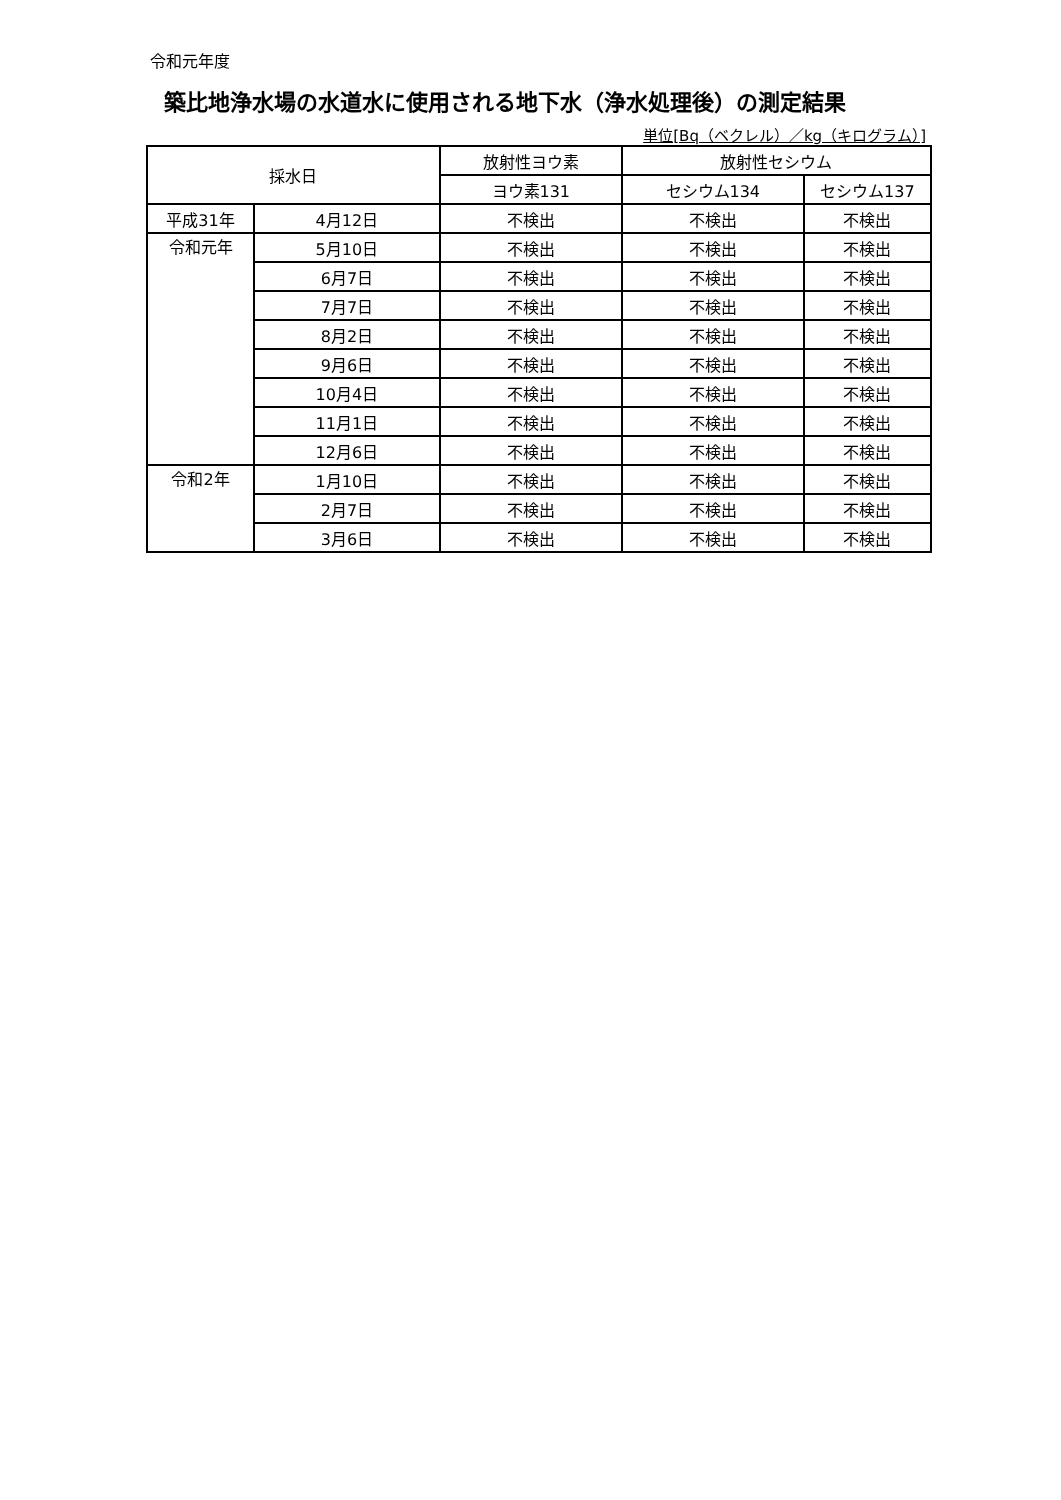令和元年度
築比地浄水場の水道水に使用される地下水（浄水処理後）の測定結果
単位[Bq（ベクレル）／kg（キログラム）]
| 採水日 | | 放射性ヨウ素 | 放射性セシウム | |
| --- | --- | --- | --- | --- |
| | | ヨウ素131 | セシウム134 | セシウム137 |
| 平成31年 | 4月12日 | 不検出 | 不検出 | 不検出 |
| 令和元年 | 5月10日 | 不検出 | 不検出 | 不検出 |
| | 6月7日 | 不検出 | 不検出 | 不検出 |
| | 7月7日 | 不検出 | 不検出 | 不検出 |
| | 8月2日 | 不検出 | 不検出 | 不検出 |
| | 9月6日 | 不検出 | 不検出 | 不検出 |
| | 10月4日 | 不検出 | 不検出 | 不検出 |
| | 11月1日 | 不検出 | 不検出 | 不検出 |
| | 12月6日 | 不検出 | 不検出 | 不検出 |
| 令和2年 | 1月10日 | 不検出 | 不検出 | 不検出 |
| | 2月7日 | 不検出 | 不検出 | 不検出 |
| | 3月6日 | 不検出 | 不検出 | 不検出 |